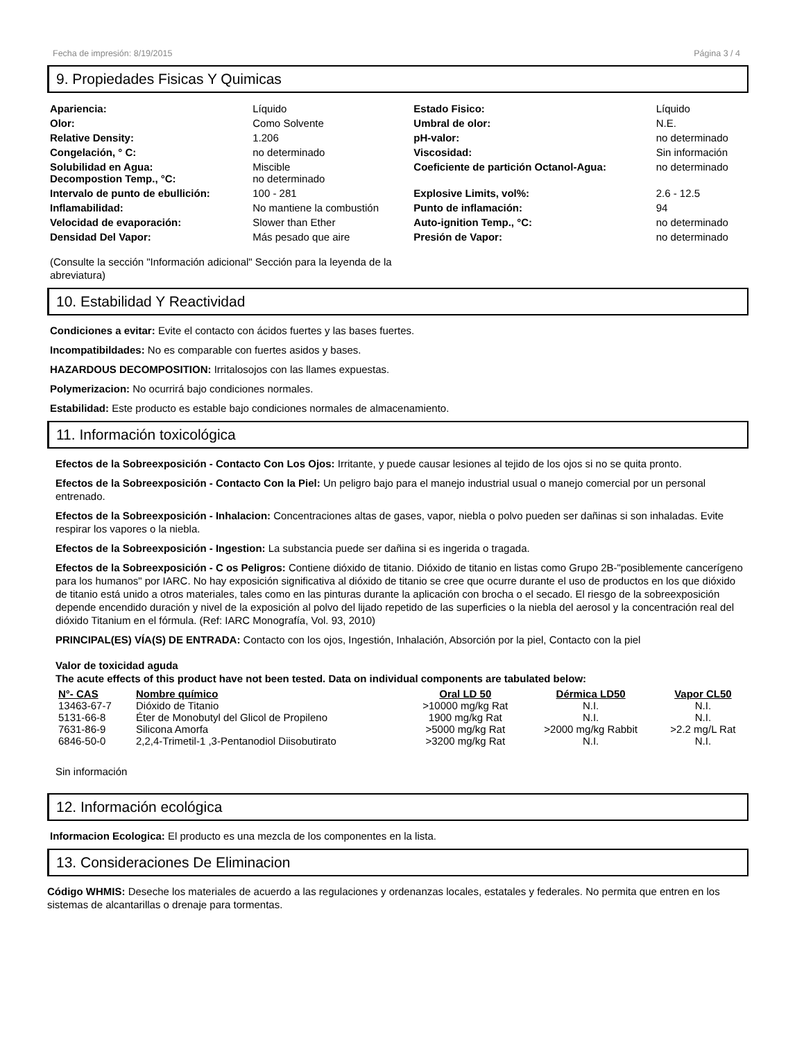Fecha de impresión: 8/19/2015 Página 3 / 4
9. Propiedades Fisicas Y Quimicas
| Apariencia: | Líquido | Estado Fisico: | Líquido |
| Olor: | Como Solvente | Umbral de olor: | N.E. |
| Relative Density: | 1.206 | pH-valor: | no determinado |
| Congelación, ° C: | no determinado | Viscosidad: | Sin información |
| Solubilidad en Agua: Decompostion Temp., °C: | Miscible no determinado | Coeficiente de partición Octanol-Agua: | no determinado |
| Intervalo de punto de ebullición: | 100 - 281 | Explosive Limits, vol%: | 2.6 - 12.5 |
| Inflamabilidad: | No mantiene la combustión | Punto de inflamación: | 94 |
| Velocidad de evaporación: | Slower than Ether | Auto-ignition Temp., °C: | no determinado |
| Densidad Del Vapor: | Más pesado que aire | Presión de Vapor: | no determinado |
(Consulte la sección "Información adicional" Sección para la leyenda de la abreviatura)
10. Estabilidad Y Reactividad
Condiciones a evitar: Evite el contacto con ácidos fuertes y las bases fuertes.
Incompatibildades: No es comparable con fuertes asidos y bases.
HAZARDOUS DECOMPOSITION: Irritalosojos con las llames expuestas.
Polymerizacion: No ocurrirá bajo condiciones normales.
Estabilidad: Este producto es estable bajo condiciones normales de almacenamiento.
11. Información toxicológica
Efectos de la Sobreexposición - Contacto Con Los Ojos: Irritante, y puede causar lesiones al tejido de los ojos si no se quita pronto.
Efectos de la Sobreexposición - Contacto Con la Piel: Un peligro bajo para el manejo industrial usual o manejo comercial por un personal entrenado.
Efectos de la Sobreexposición - Inhalacion: Concentraciones altas de gases, vapor, niebla o polvo pueden ser dañinas si son inhaladas. Evite respirar los vapores o la niebla.
Efectos de la Sobreexposición - Ingestion: La substancia puede ser dañina si es ingerida o tragada.
Efectos de la Sobreexposición - C os Peligros: Contiene dióxido de titanio. Dióxido de titanio en listas como Grupo 2B-"posiblemente cancerígeno para los humanos" por IARC. No hay exposición significativa al dióxido de titanio se cree que ocurre durante el uso de productos en los que dióxido de titanio está unido a otros materiales, tales como en las pinturas durante la aplicación con brocha o el secado. El riesgo de la sobreexposición depende encendido duración y nivel de la exposición al polvo del lijado repetido de las superficies o la niebla del aerosol y la concentración real del dióxido Titanium en el fórmula. (Ref: IARC Monografía, Vol. 93, 2010)
PRINCIPAL(ES) VÍA(S) DE ENTRADA: Contacto con los ojos, Ingestión, Inhalación, Absorción por la piel, Contacto con la piel
Valor de toxicidad aguda
The acute effects of this product have not been tested. Data on individual components are tabulated below:
| N°- CAS | Nombre químico | Oral LD 50 | Dérmica LD50 | Vapor CL50 |
| --- | --- | --- | --- | --- |
| 13463-67-7 | Dióxido de Titanio | >10000 mg/kg Rat | N.I. | N.I. |
| 5131-66-8 | Éter de Monobutyl del Glicol de Propileno | 1900 mg/kg Rat | N.I. | N.I. |
| 7631-86-9 | Silicona Amorfa | >5000 mg/kg Rat | >2000 mg/kg Rabbit | >2.2 mg/L Rat |
| 6846-50-0 | 2,2,4-Trimetil-1 ,3-Pentanodiol Diisobutirato | >3200 mg/kg Rat | N.I. | N.I. |
Sin información
12. Información ecológica
Informacion Ecologica: El producto es una mezcla de los componentes en la lista.
13. Consideraciones De Eliminacion
Código WHMIS: Deseche los materiales de acuerdo a las regulaciones y ordenanzas locales, estatales y federales. No permita que entren en los sistemas de alcantarillas o drenaje para tormentas.